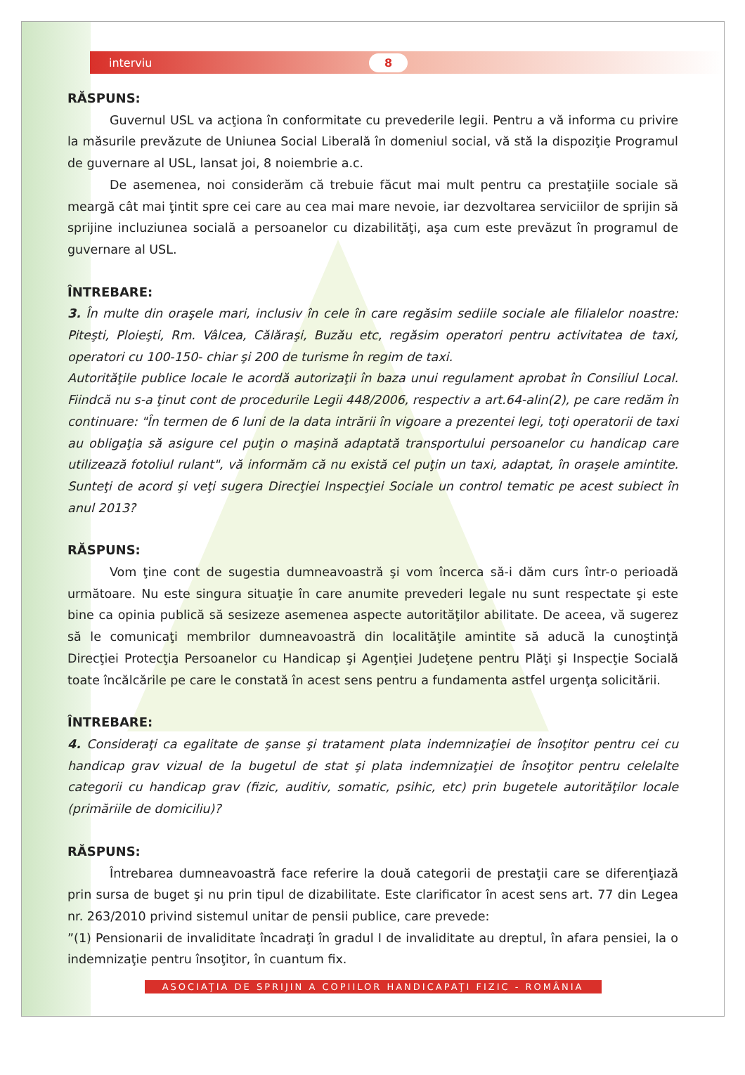interviu 8
RĂSPUNS:
Guvernul USL va acţiona în conformitate cu prevederile legii. Pentru a vă informa cu privire la măsurile prevăzute de Uniunea Social Liberală în domeniul social, vă stă la dispoziţie Programul de guvernare al USL, lansat joi, 8 noiembrie a.c.
De asemenea, noi considerăm că trebuie făcut mai mult pentru ca prestaţiile sociale să meargă cât mai ţintit spre cei care au cea mai mare nevoie, iar dezvoltarea serviciilor de sprijin să sprijine incluziunea socială a persoanelor cu dizabilităţi, aşa cum este prevăzut în programul de guvernare al USL.
ÎNTREBARE:
3. În multe din oraşele mari, inclusiv în cele în care regăsim sediile sociale ale filialelor noastre: Piteşti, Ploieşti, Rm. Vâlcea, Călăraşi, Buzău etc, regăsim operatori pentru activitatea de taxi, operatori cu 100-150- chiar şi 200 de turisme în regim de taxi.
Autorităţile publice locale le acordă autorizaţii în baza unui regulament aprobat în Consiliul Local. Fiindcă nu s-a ţinut cont de procedurile Legii 448/2006, respectiv a art.64-alin(2), pe care redăm în continuare: "În termen de 6 luni de la data intrării în vigoare a prezentei legi, toţi operatorii de taxi au obligaţia să asigure cel puţin o maşină adaptată transportului persoanelor cu handicap care utilizează fotoliul rulant", vă informăm că nu există cel puţin un taxi, adaptat, în oraşele amintite. Sunteţi de acord şi veţi sugera Direcţiei Inspecţiei Sociale un control tematic pe acest subiect în anul 2013?
RĂSPUNS:
Vom ţine cont de sugestia dumneavoastră şi vom încerca să-i dăm curs într-o perioadă următoare. Nu este singura situaţie în care anumite prevederi legale nu sunt respectate şi este bine ca opinia publică să sesizeze asemenea aspecte autorităţilor abilitate. De aceea, vă sugerez să le comunicaţi membrilor dumneavoastră din localităţile amintite să aducă la cunoştinţă Direcţiei Protecţia Persoanelor cu Handicap şi Agenţiei Judeţene pentru Plăţi şi Inspecţie Socială toate încălcările pe care le constată în acest sens pentru a fundamenta astfel urgenţa solicitării.
ÎNTREBARE:
4. Consideraţi ca egalitate de şanse şi tratament plata indemnizaţiei de însoţitor pentru cei cu handicap grav vizual de la bugetul de stat şi plata indemnizaţiei de însoţitor pentru celelalte categorii cu handicap grav (fizic, auditiv, somatic, psihic, etc) prin bugetele autorităţilor locale (primăriile de domiciliu)?
RĂSPUNS:
Întrebarea dumneavoastră face referire la două categorii de prestaţii care se diferenţiază prin sursa de buget şi nu prin tipul de dizabilitate. Este clarificator în acest sens art. 77 din Legea nr. 263/2010 privind sistemul unitar de pensii publice, care prevede:
”(1) Pensionarii de invaliditate încadraţi în gradul I de invaliditate au dreptul, în afara pensiei, la o indemnizaţie pentru însoţitor, în cuantum fix.
ASOCIAŢIA DE SPRIJIN A COPIILOR HANDICAPAŢI FIZIC - ROMÂNIA